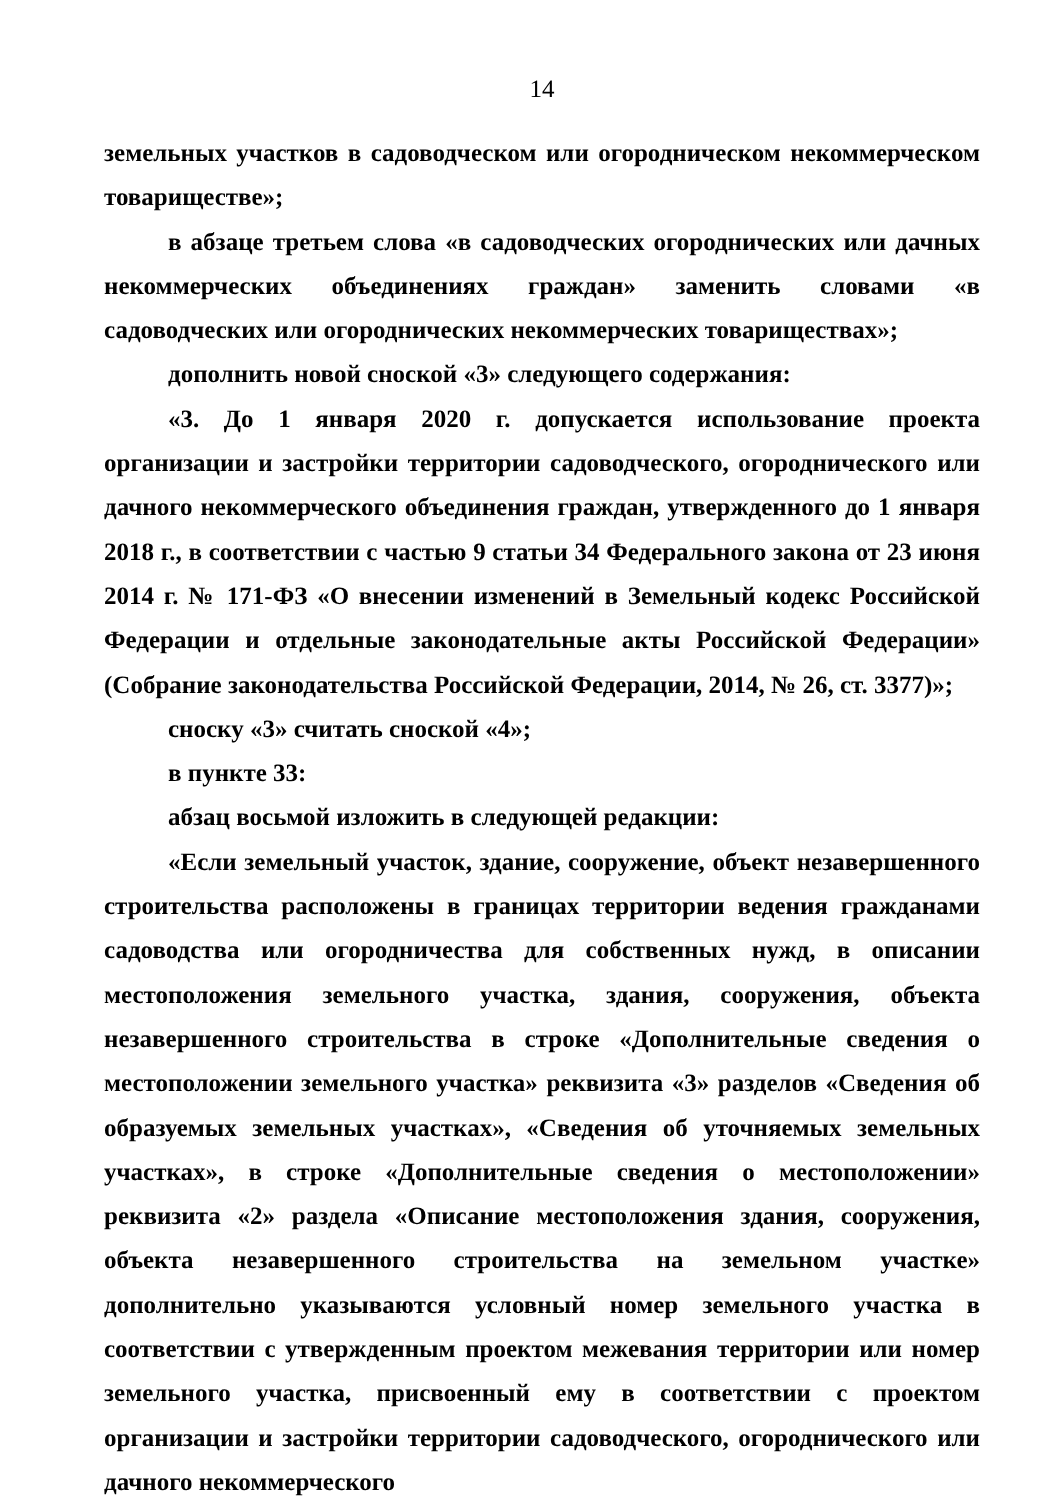14
земельных участков в садоводческом или огородническом некоммерческом товариществе»;
в абзаце третьем слова «в садоводческих огороднических или дачных некоммерческих объединениях граждан» заменить словами «в садоводческих или огороднических некоммерческих товариществах»;
дополнить новой сноской «3» следующего содержания:
«3. До 1 января 2020 г. допускается использование проекта организации и застройки территории садоводческого, огороднического или дачного некоммерческого объединения граждан, утвержденного до 1 января 2018 г., в соответствии с частью 9 статьи 34 Федерального закона от 23 июня 2014 г. № 171-ФЗ «О внесении изменений в Земельный кодекс Российской Федерации и отдельные законодательные акты Российской Федерации» (Собрание законодательства Российской Федерации, 2014, № 26, ст. 3377)»;
сноску «3» считать сноской «4»;
в пункте 33:
абзац восьмой изложить в следующей редакции:
«Если земельный участок, здание, сооружение, объект незавершенного строительства расположены в границах территории ведения гражданами садоводства или огородничества для собственных нужд, в описании местоположения земельного участка, здания, сооружения, объекта незавершенного строительства в строке «Дополнительные сведения о местоположении земельного участка» реквизита «3» разделов «Сведения об образуемых земельных участках», «Сведения об уточняемых земельных участках», в строке «Дополнительные сведения о местоположении» реквизита «2» раздела «Описание местоположения здания, сооружения, объекта незавершенного строительства на земельном участке» дополнительно указываются условный номер земельного участка в соответствии с утвержденным проектом межевания территории или номер земельного участка, присвоенный ему в соответствии с проектом организации и застройки территории садоводческого, огороднического или дачного некоммерческого